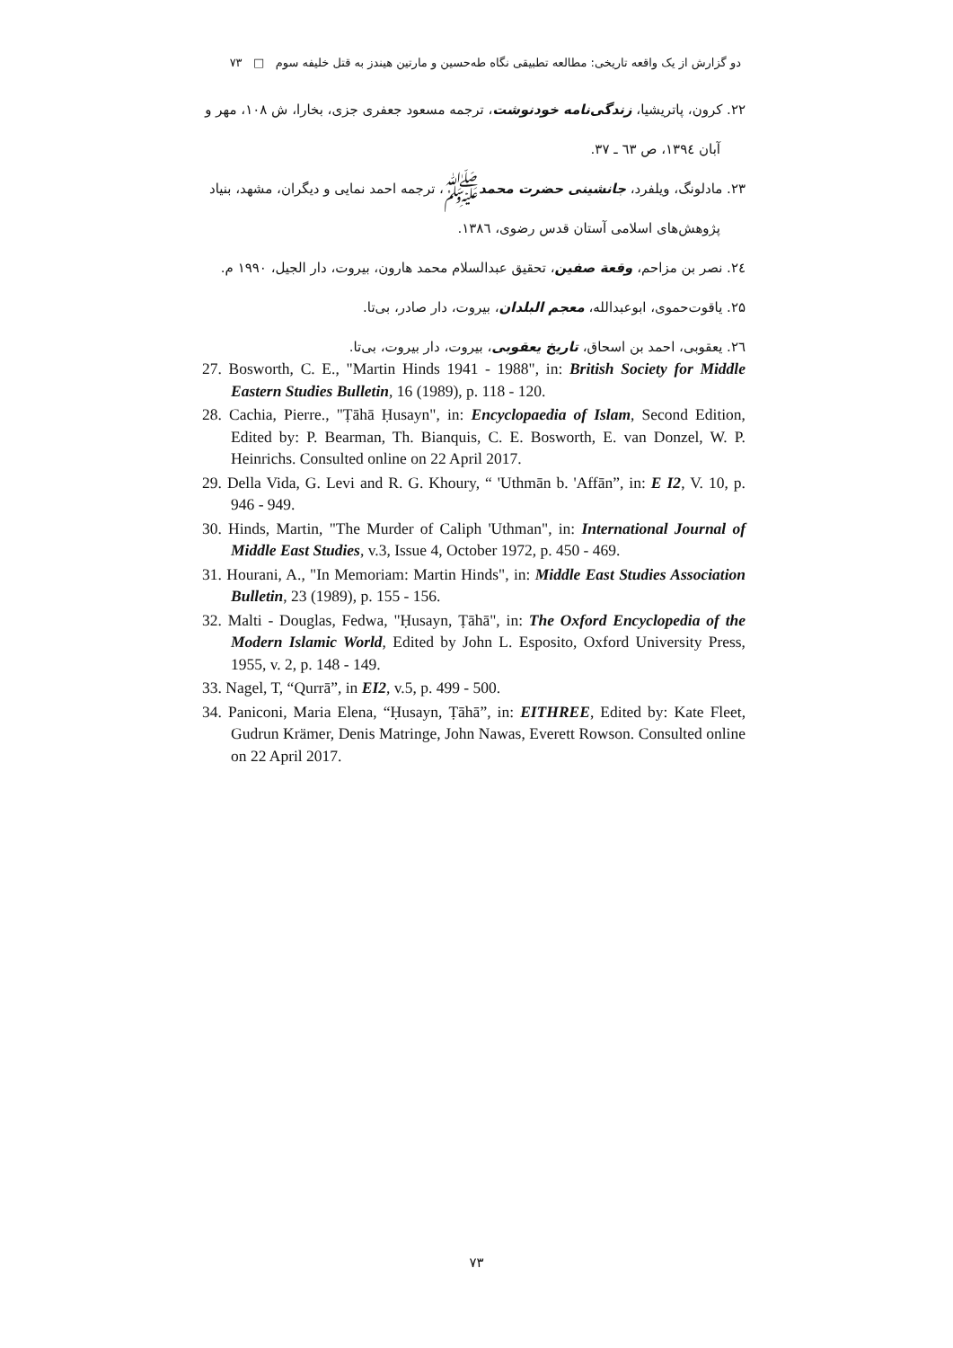دو گزارش از یک واقعه تاریخی: مطالعه تطبیقی نگاه طه‌حسین و مارتین هیندز به قتل خلیفه سوم □ ۷۳
۲۲. کرون، پاتریشیا، زندگی‌نامه خودنوشت، ترجمه مسعود جعفری جزی، بخارا، ش ۱۰۸، مهر و آبان ۱۳۹٤، ص ٦۳ ـ ۳۷.
۲۳. مادلونگ، ویلفرد، جانشینی حضرت محمدﷺ، ترجمه احمد نمایی و دیگران، مشهد، بنیاد پژوهش‌های اسلامی آستان قدس رضوی، ۱۳۸٦.
۲٤. نصر بن مزاحم، وقعة صفین، تحقیق عبدالسلام محمد هارون، بیروت، دار الجیل، ۱۹۹۰ م.
۲۵. یاقوت‌حموی، ابوعبدالله، معجم البلدان، بیروت، دار صادر، بی‌تا.
۲٦. یعقوبی، احمد بن اسحاق، تاریخ یعقوبی، بیروت، دار بیروت، بی‌تا.
27. Bosworth, C. E., "Martin Hinds 1941 - 1988", in: British Society for Middle Eastern Studies Bulletin, 16 (1989), p. 118 - 120.
28. Cachia, Pierre., "Ṭāhā Ḥusayn", in: Encyclopaedia of Islam, Second Edition, Edited by: P. Bearman, Th. Bianquis, C. E. Bosworth, E. van Donzel, W. P. Heinrichs. Consulted online on 22 April 2017.
29. Della Vida, G. Levi and R. G. Khoury, “ 'Uthmān b. 'Affān”, in: E I2, V. 10, p. 946 - 949.
30. Hinds, Martin, "The Murder of Caliph 'Uthman", in: International Journal of Middle East Studies, v.3, Issue 4, October 1972, p. 450 - 469.
31. Hourani, A., "In Memoriam: Martin Hinds", in: Middle East Studies Association Bulletin, 23 (1989), p. 155 - 156.
32. Malti - Douglas, Fedwa, "Ḥusayn, Ṭāhā", in: The Oxford Encyclopedia of the Modern Islamic World, Edited by John L. Esposito, Oxford University Press, 1955, v. 2, p. 148 - 149.
33. Nagel, T, “Qurrā”, in EI2, v.5, p. 499 - 500.
34. Paniconi, Maria Elena, “Ḥusayn, Ṭāhā”, in: EITHREE, Edited by: Kate Fleet, Gudrun Krämer, Denis Matringe, John Nawas, Everett Rowson. Consulted online on 22 April 2017.
۷۳